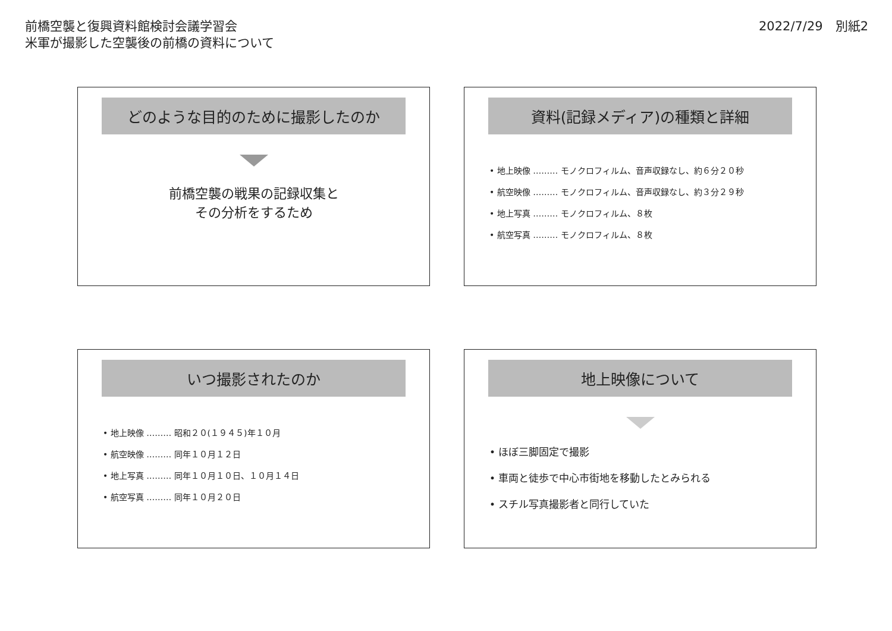前橋空襲と復興資料館検討会議学習会
米軍が撮影した空襲後の前橋の資料について
2022/7/29　別紙2
どのような目的のために撮影したのか
前橋空襲の戦果の記録収集と
その分析をするため
資料(記録メディア)の種類と詳細
• 地上映像 ……… モノクロフィルム、音声収録なし、約６分２０秒
• 航空映像 ……… モノクロフィルム、音声収録なし、約３分２９秒
• 地上写真 ……… モノクロフィルム、８枚
• 航空写真 ……… モノクロフィルム、８枚
いつ撮影されたのか
• 地上映像 ……… 昭和２０(１９４５)年１０月
• 航空映像 ……… 同年１０月１２日
• 地上写真 ……… 同年１０月１０日、１０月１４日
• 航空写真 ……… 同年１０月２０日
地上映像について
• ほぼ三脚固定で撮影
• 車両と徒歩で中心市街地を移動したとみられる
• スチル写真撮影者と同行していた